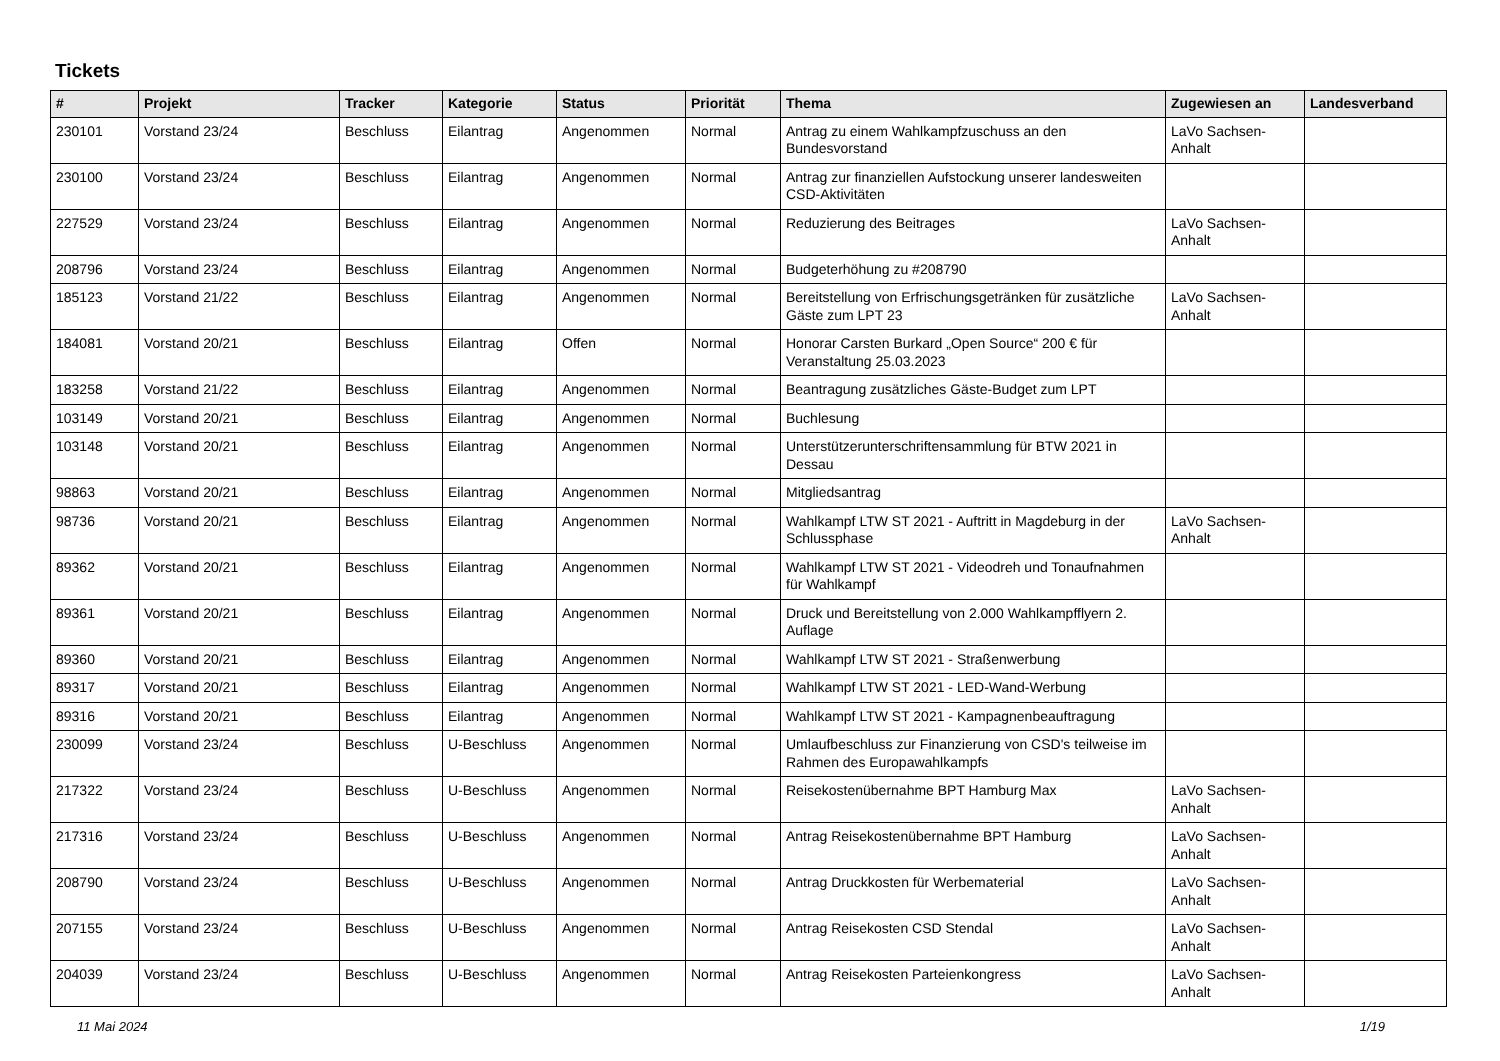Tickets
| # | Projekt | Tracker | Kategorie | Status | Priorität | Thema | Zugewiesen an | Landesverband |
| --- | --- | --- | --- | --- | --- | --- | --- | --- |
| 230101 | Vorstand 23/24 | Beschluss | Eilantrag | Angenommen | Normal | Antrag zu einem Wahlkampfzuschuss an den Bundesvorstand | LaVo Sachsen-Anhalt | |
| 230100 | Vorstand 23/24 | Beschluss | Eilantrag | Angenommen | Normal | Antrag zur finanziellen Aufstockung unserer landesweiten CSD-Aktivitäten | | |
| 227529 | Vorstand 23/24 | Beschluss | Eilantrag | Angenommen | Normal | Reduzierung des Beitrages | LaVo Sachsen-Anhalt | |
| 208796 | Vorstand 23/24 | Beschluss | Eilantrag | Angenommen | Normal | Budgeterhöhung zu #208790 | | |
| 185123 | Vorstand 21/22 | Beschluss | Eilantrag | Angenommen | Normal | Bereitstellung von Erfrischungsgetränken für zusätzliche Gäste zum LPT 23 | LaVo Sachsen-Anhalt | |
| 184081 | Vorstand 20/21 | Beschluss | Eilantrag | Offen | Normal | Honorar Carsten Burkard „Open Source“ 200 € für Veranstaltung 25.03.2023 | | |
| 183258 | Vorstand 21/22 | Beschluss | Eilantrag | Angenommen | Normal | Beantragung zusätzliches Gäste-Budget zum LPT | | |
| 103149 | Vorstand 20/21 | Beschluss | Eilantrag | Angenommen | Normal | Buchlesung | | |
| 103148 | Vorstand 20/21 | Beschluss | Eilantrag | Angenommen | Normal | Unterstützerunterschriftensammlung für BTW 2021 in Dessau | | |
| 98863 | Vorstand 20/21 | Beschluss | Eilantrag | Angenommen | Normal | Mitgliedsantrag | | |
| 98736 | Vorstand 20/21 | Beschluss | Eilantrag | Angenommen | Normal | Wahlkampf LTW ST 2021 - Auftritt in Magdeburg in der Schlussphase | LaVo Sachsen-Anhalt | |
| 89362 | Vorstand 20/21 | Beschluss | Eilantrag | Angenommen | Normal | Wahlkampf LTW ST 2021 - Videodreh und Tonaufnahmen für Wahlkampf | | |
| 89361 | Vorstand 20/21 | Beschluss | Eilantrag | Angenommen | Normal | Druck und Bereitstellung von 2.000 Wahlkampfflyern 2. Auflage | | |
| 89360 | Vorstand 20/21 | Beschluss | Eilantrag | Angenommen | Normal | Wahlkampf LTW ST 2021 - Straßenwerbung | | |
| 89317 | Vorstand 20/21 | Beschluss | Eilantrag | Angenommen | Normal | Wahlkampf LTW ST 2021 - LED-Wand-Werbung | | |
| 89316 | Vorstand 20/21 | Beschluss | Eilantrag | Angenommen | Normal | Wahlkampf LTW ST 2021 - Kampagnenbeauftragung | | |
| 230099 | Vorstand 23/24 | Beschluss | U-Beschluss | Angenommen | Normal | Umlaufbeschluss zur Finanzierung von CSD's teilweise im Rahmen des Europawahlkampfs | | |
| 217322 | Vorstand 23/24 | Beschluss | U-Beschluss | Angenommen | Normal | Reisekostenübernahme BPT Hamburg Max | LaVo Sachsen-Anhalt | |
| 217316 | Vorstand 23/24 | Beschluss | U-Beschluss | Angenommen | Normal | Antrag Reisekostenübernahme BPT Hamburg | LaVo Sachsen-Anhalt | |
| 208790 | Vorstand 23/24 | Beschluss | U-Beschluss | Angenommen | Normal | Antrag Druckkosten für Werbematerial | LaVo Sachsen-Anhalt | |
| 207155 | Vorstand 23/24 | Beschluss | U-Beschluss | Angenommen | Normal | Antrag Reisekosten CSD Stendal | LaVo Sachsen-Anhalt | |
| 204039 | Vorstand 23/24 | Beschluss | U-Beschluss | Angenommen | Normal | Antrag Reisekosten Parteienkongress | LaVo Sachsen-Anhalt | |
11 Mai 2024 1/19